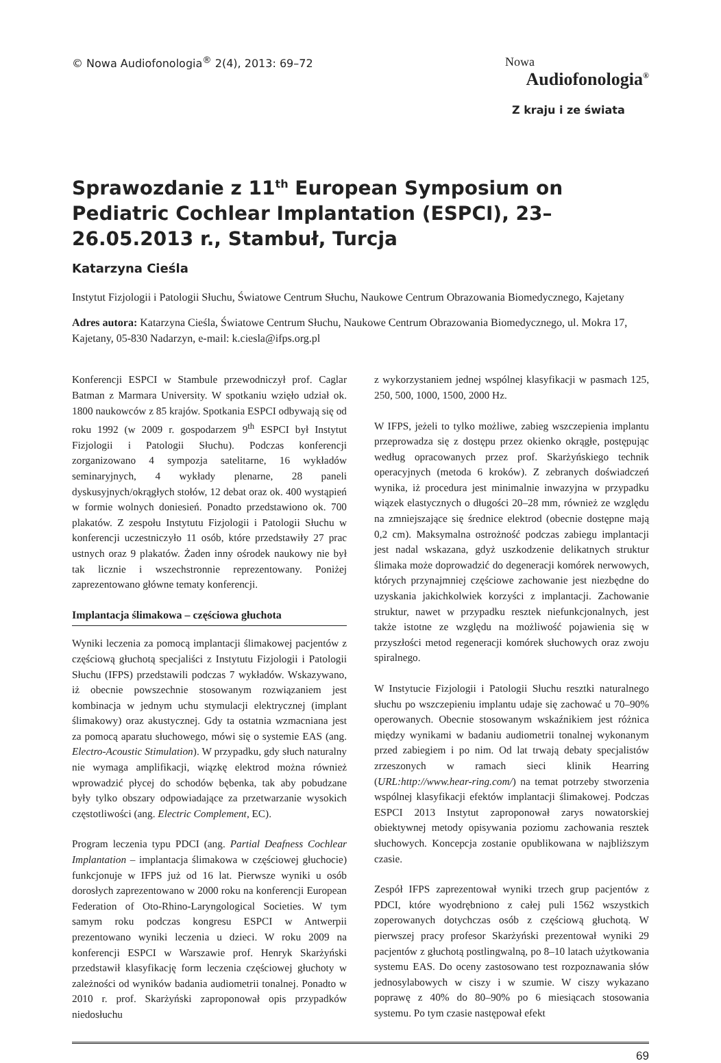© Nowa Audiofonologia<sup>®</sup> 2(4), 2013: 69–72
Nowa
Audiofonologia<sup>®</sup>
Z kraju i ze świata
Sprawozdanie z 11<sup>th</sup> European Symposium on Pediatric Cochlear Implantation (ESPCI), 23–26.05.2013 r., Stambuł, Turcja
Katarzyna Cieśla
Instytut Fizjologii i Patologii Słuchu, Światowe Centrum Słuchu, Naukowe Centrum Obrazowania Biomedycznego, Kajetany
Adres autora: Katarzyna Cieśla, Światowe Centrum Słuchu, Naukowe Centrum Obrazowania Biomedycznego, ul. Mokra 17, Kajetany, 05-830 Nadarzyn, e-mail: k.ciesla@ifps.org.pl
Konferencji ESPCI w Stambule przewodniczył prof. Caglar Batman z Marmara University. W spotkaniu wzięło udział ok. 1800 naukowców z 85 krajów. Spotkania ESPCI odbywają się od roku 1992 (w 2009 r. gospodarzem 9<sup>th</sup> ESPCI był Instytut Fizjologii i Patologii Słuchu). Podczas konferencji zorganizowano 4 sympozja satelitarne, 16 wykładów seminaryjnych, 4 wykłady plenarne, 28 paneli dyskusyjnych/okrągłych stołów, 12 debat oraz ok. 400 wystąpień w formie wolnych doniesień. Ponadto przedstawiono ok. 700 plakatów. Z zespołu Instytutu Fizjologii i Patologii Słuchu w konferencji uczestniczyło 11 osób, które przedstawiły 27 prac ustnych oraz 9 plakatów. Żaden inny ośrodek naukowy nie był tak licznie i wszechstronnie reprezentowany. Poniżej zaprezentowano główne tematy konferencji.
Implantacja ślimakowa – częściowa głuchota
Wyniki leczenia za pomocą implantacji ślimakowej pacjentów z częściową głuchotą specjaliści z Instytutu Fizjologii i Patologii Słuchu (IFPS) przedstawili podczas 7 wykładów. Wskazywano, iż obecnie powszechnie stosowanym rozwiązaniem jest kombinacja w jednym uchu stymulacji elektrycznej (implant ślimakowy) oraz akustycznej. Gdy ta ostatnia wzmacniana jest za pomocą aparatu słuchowego, mówi się o systemie EAS (ang. Electro-Acoustic Stimulation). W przypadku, gdy słuch naturalny nie wymaga amplifikacji, wiązkę elektrod można również wprowadzić płycej do schodów bębenka, tak aby pobudzane były tylko obszary odpowiadające za przetwarzanie wysokich częstotliwości (ang. Electric Complement, EC).
Program leczenia typu PDCI (ang. Partial Deafness Cochlear Implantation – implantacja ślimakowa w częściowej głuchocie) funkcjonuje w IFPS już od 16 lat. Pierwsze wyniki u osób dorosłych zaprezentowano w 2000 roku na konferencji European Federation of Oto-Rhino-Laryngological Societies. W tym samym roku podczas kongresu ESPCI w Antwerpii prezentowano wyniki leczenia u dzieci. W roku 2009 na konferencji ESPCI w Warszawie prof. Henryk Skarżyński przedstawił klasyfikację form leczenia częściowej głuchoty w zależności od wyników badania audiometrii tonalnej. Ponadto w 2010 r. prof. Skarżyński zaproponował opis przypadków niedosłuchu
z wykorzystaniem jednej wspólnej klasyfikacji w pasmach 125, 250, 500, 1000, 1500, 2000 Hz.
W IFPS, jeżeli to tylko możliwe, zabieg wszczepienia implantu przeprowadza się z dostępu przez okienko okrągłe, postępując według opracowanych przez prof. Skarżyńskiego technik operacyjnych (metoda 6 kroków). Z zebranych doświadczeń wynika, iż procedura jest minimalnie inwazyjna w przypadku wiązek elastycznych o długości 20–28 mm, również ze względu na zmniejszające się średnice elektrod (obecnie dostępne mają 0,2 cm). Maksymalna ostrożność podczas zabiegu implantacji jest nadal wskazana, gdyż uszkodzenie delikatnych struktur ślimaka może doprowadzić do degeneracji komórek nerwowych, których przynajmniej częściowe zachowanie jest niezbędne do uzyskania jakichkolwiek korzyści z implantacji. Zachowanie struktur, nawet w przypadku resztek niefunkcjonalnych, jest także istotne ze względu na możliwość pojawienia się w przyszłości metod regeneracji komórek słuchowych oraz zwoju spiralnego.
W Instytucie Fizjologii i Patologii Słuchu resztki naturalnego słuchu po wszczepieniu implantu udaje się zachować u 70–90% operowanych. Obecnie stosowanym wskaźnikiem jest różnica między wynikami w badaniu audiometrii tonalnej wykonanym przed zabiegiem i po nim. Od lat trwają debaty specjalistów zrzeszonych w ramach sieci klinik Hearring (URL:http://www.hear-ring.com/) na temat potrzeby stworzenia wspólnej klasyfikacji efektów implantacji ślimakowej. Podczas ESPCI 2013 Instytut zaproponował zarys nowatorskiej obiektywnej metody opisywania poziomu zachowania resztek słuchowych. Koncepcja zostanie opublikowana w najbliższym czasie.
Zespół IFPS zaprezentował wyniki trzech grup pacjentów z PDCI, które wyodrębniono z całej puli 1562 wszystkich zoperowanych dotychczas osób z częściową głuchotą. W pierwszej pracy profesor Skarżyński prezentował wyniki 29 pacjentów z głuchotą postlingwalną, po 8–10 latach użytkowania systemu EAS. Do oceny zastosowano test rozpoznawania słów jednosylabowych w ciszy i w szumie. W ciszy wykazano poprawę z 40% do 80–90% po 6 miesiącach stosowania systemu. Po tym czasie następował efekt
69